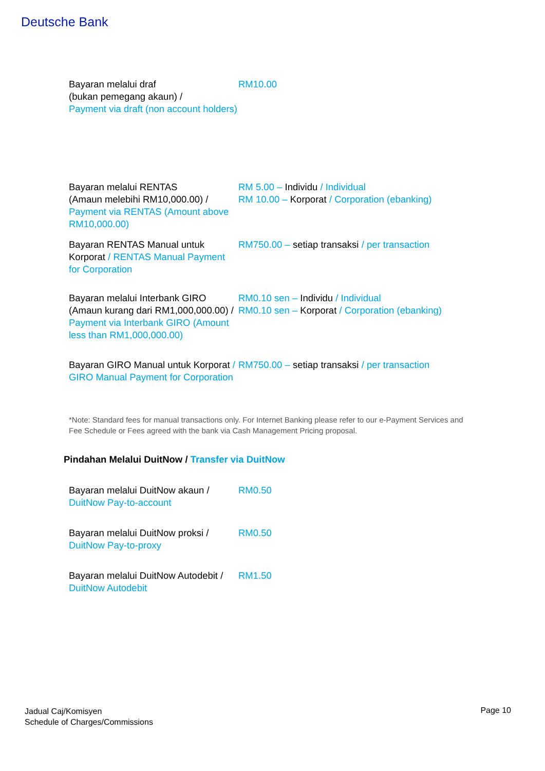Deutsche Bank
| Bayaran melalui draf (bukan pemegang akaun) / Payment via draft (non account holders) | RM10.00 |
| Bayaran melalui RENTAS (Amaun melebihi RM10,000.00) / Payment via RENTAS (Amount above RM10,000.00) | RM 5.00 – Individu / Individual RM 10.00 – Korporat / Corporation (ebanking) |
| Bayaran RENTAS Manual untuk Korporat / RENTAS Manual Payment for Corporation | RM750.00 – setiap transaksi / per transaction |
| Bayaran melalui Interbank GIRO (Amaun kurang dari RM1,000,000.00) / Payment via Interbank GIRO (Amount less than RM1,000,000.00) | RM0.10 sen – Individu / Individual RM0.10 sen – Korporat / Corporation (ebanking) |
| Bayaran GIRO Manual untuk Korporat / GIRO Manual Payment for Corporation | RM750.00 – setiap transaksi / per transaction |
*Note: Standard fees for manual transactions only. For Internet Banking please refer to our e-Payment Services and Fee Schedule or Fees agreed with the bank via Cash Management Pricing proposal.
Pindahan Melalui DuitNow / Transfer via DuitNow
| Bayaran melalui DuitNow akaun / DuitNow Pay-to-account | RM0.50 |
| Bayaran melalui DuitNow proksi / DuitNow Pay-to-proxy | RM0.50 |
| Bayaran melalui DuitNow Autodebit / DuitNow Autodebit | RM1.50 |
Jadual Caj/Komisyen
Schedule of Charges/Commissions
Page 10